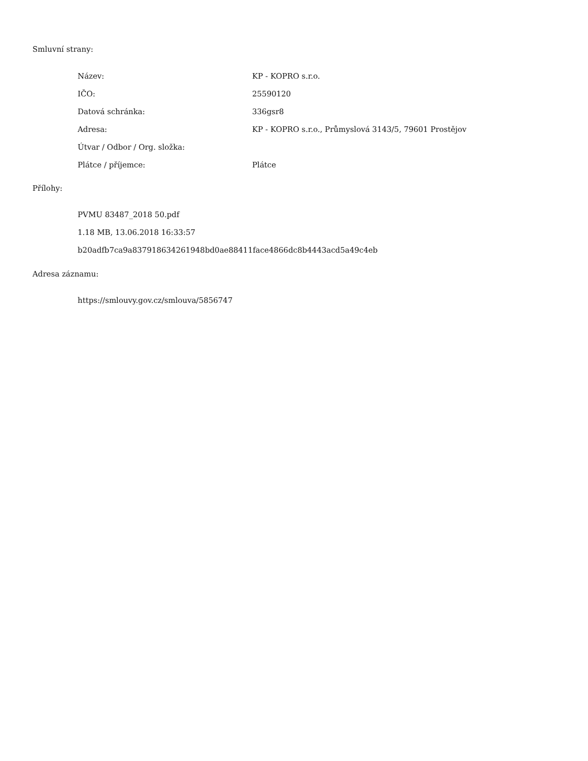Smluvní strany:
| Název: | KP - KOPRO s.r.o. |
| IČO: | 25590120 |
| Datová schránka: | 336gsr8 |
| Adresa: | KP - KOPRO s.r.o., Průmyslová 3143/5, 79601 Prostějov |
| Útvar / Odbor / Org. složka: | |
| Plátce / příjemce: | Plátce |
Přílohy:
PVMU 83487_2018 50.pdf
1.18 MB, 13.06.2018 16:33:57
b20adfb7ca9a837918634261948bd0ae88411face4866dc8b4443acd5a49c4eb
Adresa záznamu:
https://smlouvy.gov.cz/smlouva/5856747